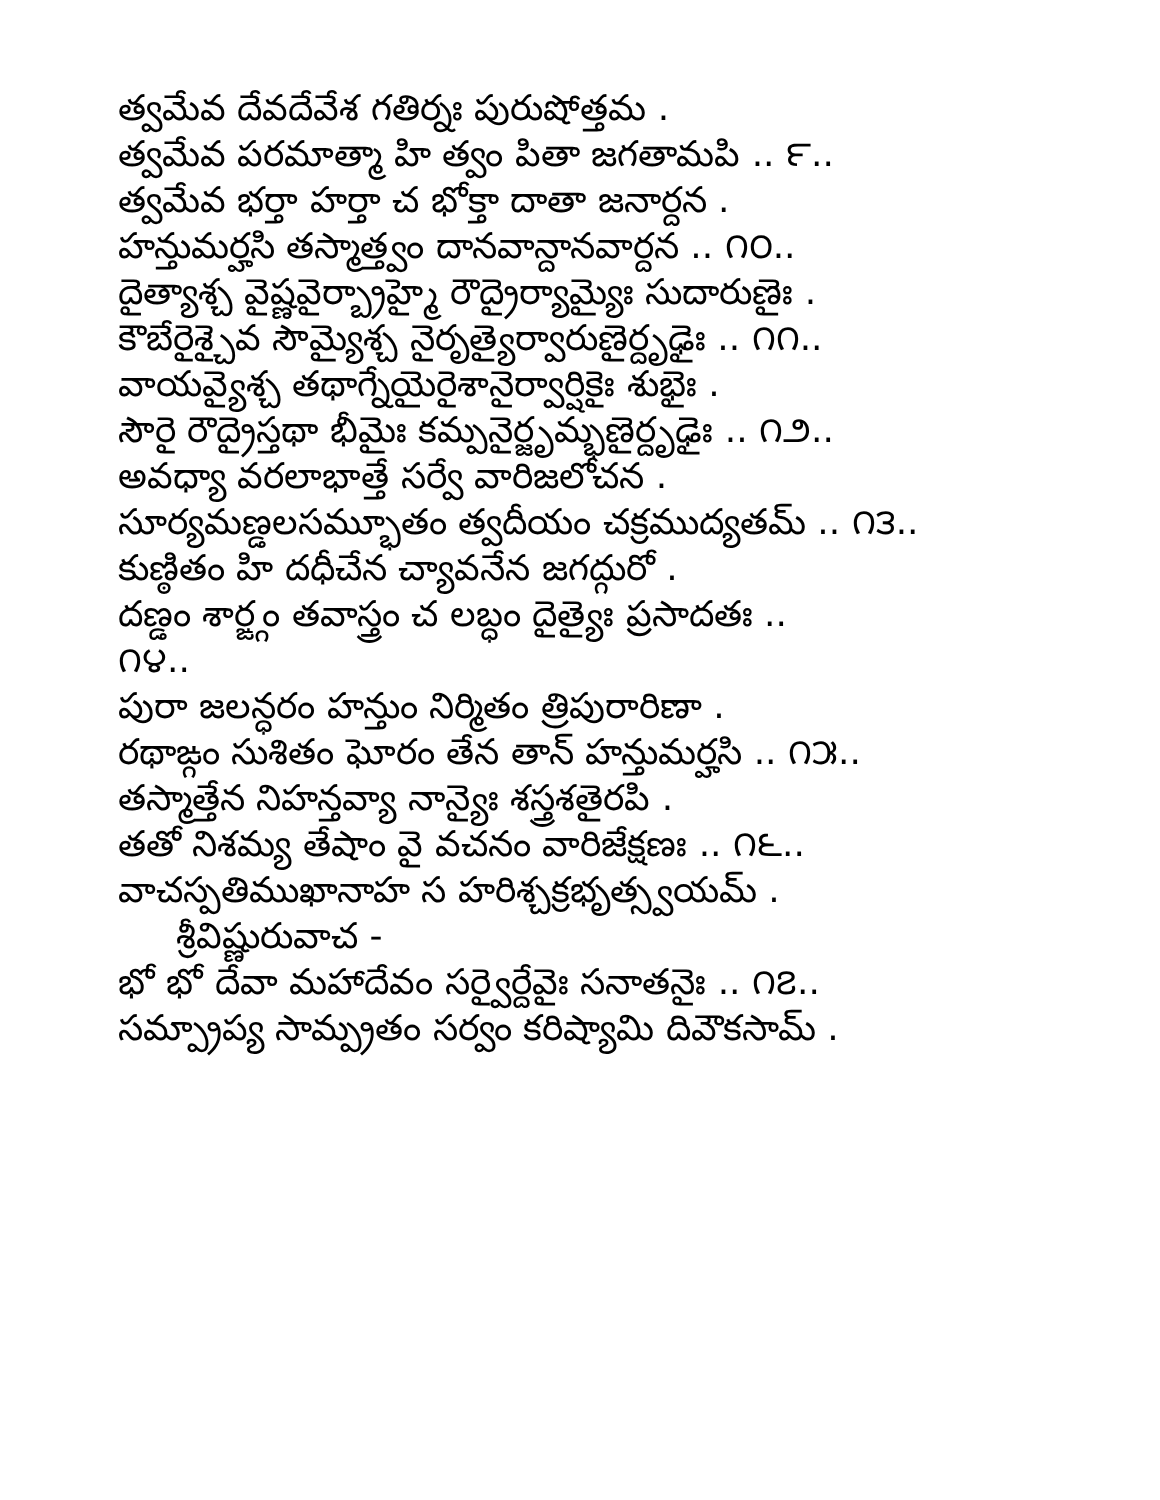త్వమేవ దేవదేవేశ గతిర్నః పురుషోత్తమ .
త్వమేవ పరమాత్మా హి త్వం పితా జగతామపి .. ౯..
త్వమేవ భర్తా హర్తా చ భోక్తా దాతా జనార్దన .
హన్తుమర్హసి తస్మాత్త్వం దానవాన్దానవార్దన .. ౧౦..
దైత్యాశ్చ వైష్ణవైర్బ్రాహ్మై రౌద్రైర్యామ్యైః సుదారుణైః .
కౌబేరైశ్చైవ సౌమ్యైశ్చ నైరృత్యైర్వారుణైర్దృఢైః .. ౧౧..
వాయవ్యైశ్చ తథాగ్నేయైరైశానైర్వార్షికైః శుభైః .
సౌరై రౌద్రైస్తథా భీమైః కమ్పనైర్జృమ్భణైర్దృఢైః .. ౧౨..
అవధ్యా వరలాభాత్తే సర్వే వారిజలోచన .
సూర్యమణ్డలసమ్భూతం త్వదీయం చక్రముద్యతమ్ .. ౧౩..
కుణ్ఠితం హి దధీచేన చ్యావనేన జగద్గురో .
దణ్డం శార్ఙ్గం తవాస్త్రం చ లబ్ధం దైత్యైః ప్రసాదతః ..
౧౪..
పురా జలన్ధరం హన్తుం నిర్మితం త్రిపురారిణా .
రథాఙ్గం సుశితం ఘోరం తేన తాన్ హన్తుమర్హసి .. ౧౫..
తస్మాత్తేన నిహన్తవ్యా నాన్యైః శస్త్రశతైరపి .
తతో నిశమ్య తేషాం వై వచనం వారిజేక్షణః .. ౧౬..
వాచస్పతిముఖానాహ స హరిశ్చక్రభృత్స్వయమ్ .
శ్రీవిష్ణురువాచ -
భో భో దేవా మహాదేవం సర్వైర్దేవైః సనాతనైః .. ౧౭..
సమ్ప్రాప్య సామ్ప్రతం సర్వం కరిష్యామి దివౌకసామ్ .